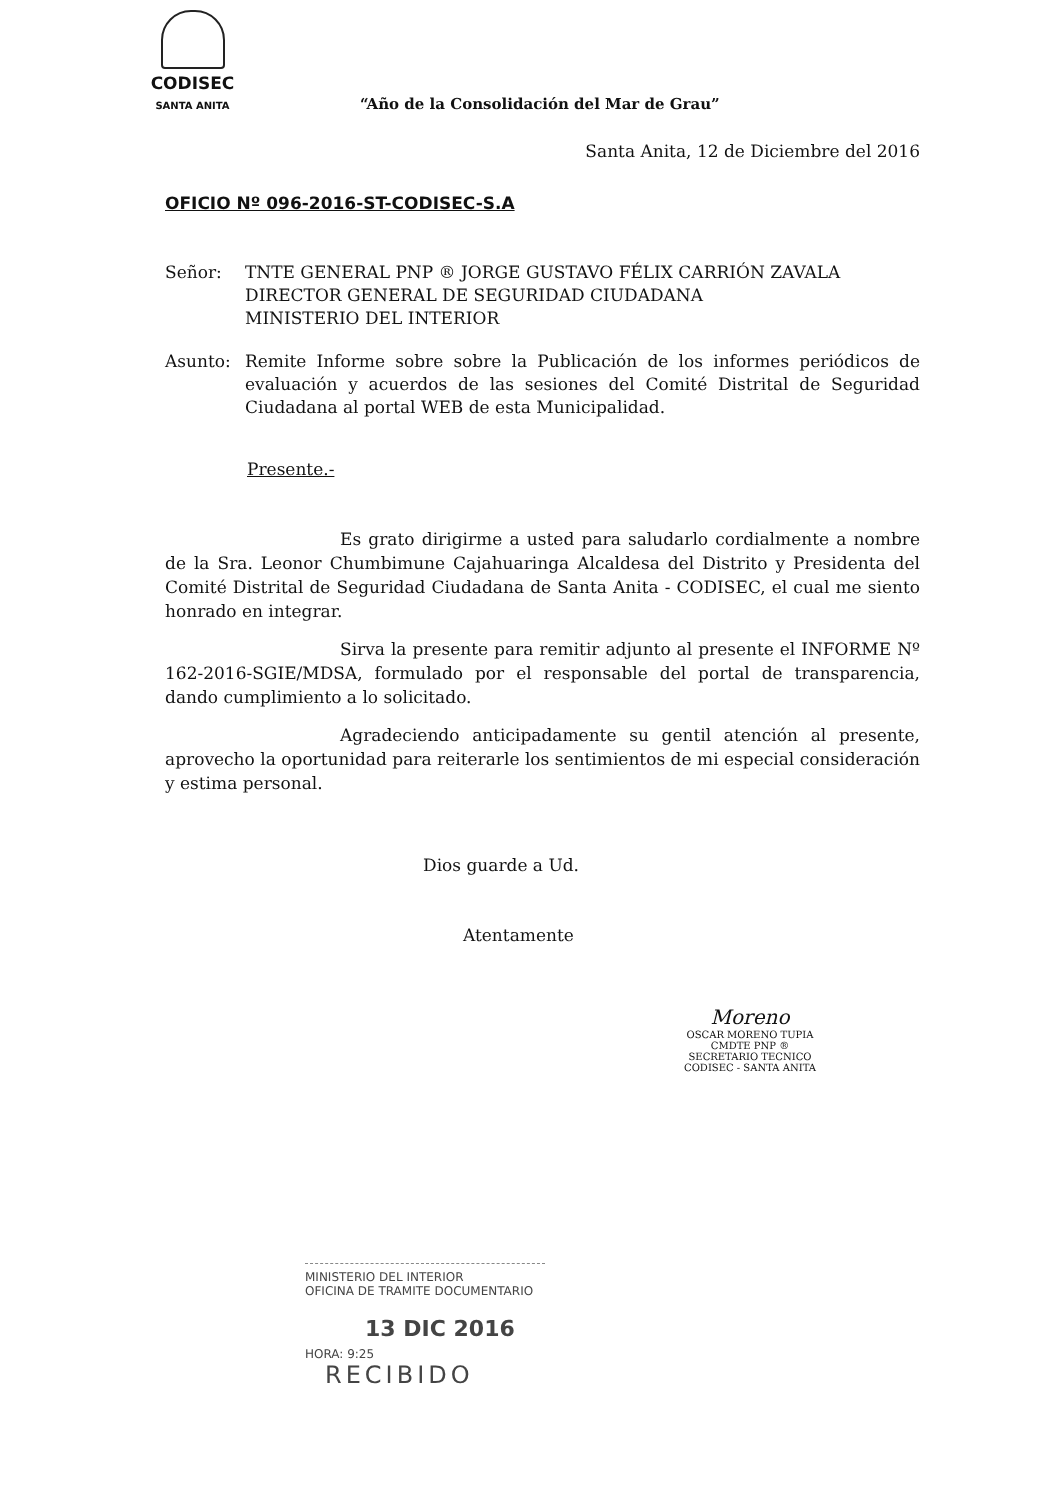CODISEC
SANTA ANITA
“Año de la Consolidación del Mar de Grau”
Santa Anita, 12 de Diciembre del 2016
OFICIO Nº 096-2016-ST-CODISEC-S.A
Señor: TNTE GENERAL PNP ® JORGE GUSTAVO FÉLIX CARRIÓN ZAVALA
DIRECTOR GENERAL DE SEGURIDAD CIUDADANA
MINISTERIO DEL INTERIOR
Asunto: Remite Informe sobre sobre la Publicación de los informes periódicos de evaluación y acuerdos de las sesiones del Comité Distrital de Seguridad Ciudadana al portal WEB de esta Municipalidad.
Presente.-
Es grato dirigirme a usted para saludarlo cordialmente a nombre de la Sra. Leonor Chumbimune Cajahuaringa Alcaldesa del Distrito y Presidenta del Comité Distrital de Seguridad Ciudadana de Santa Anita - CODISEC, el cual me siento honrado en integrar.
Sirva la presente para remitir adjunto al presente el INFORME Nº 162-2016-SGIE/MDSA, formulado por el responsable del portal de transparencia, dando cumplimiento a lo solicitado.
Agradeciendo anticipadamente su gentil atención al presente, aprovecho la oportunidad para reiterarle los sentimientos de mi especial consideración y estima personal.
Dios guarde a Ud.
Atentamente
Moreno
OSCAR MORENO TUPIA
CMDTE PNP ®
SECRETARIO TECNICO
CODISEC - SANTA ANITA
MINISTERIO DEL INTERIOR
OFICINA DE TRAMITE DOCUMENTARIO
13 DIC 2016
HORA: 9:25
RECIBIDO